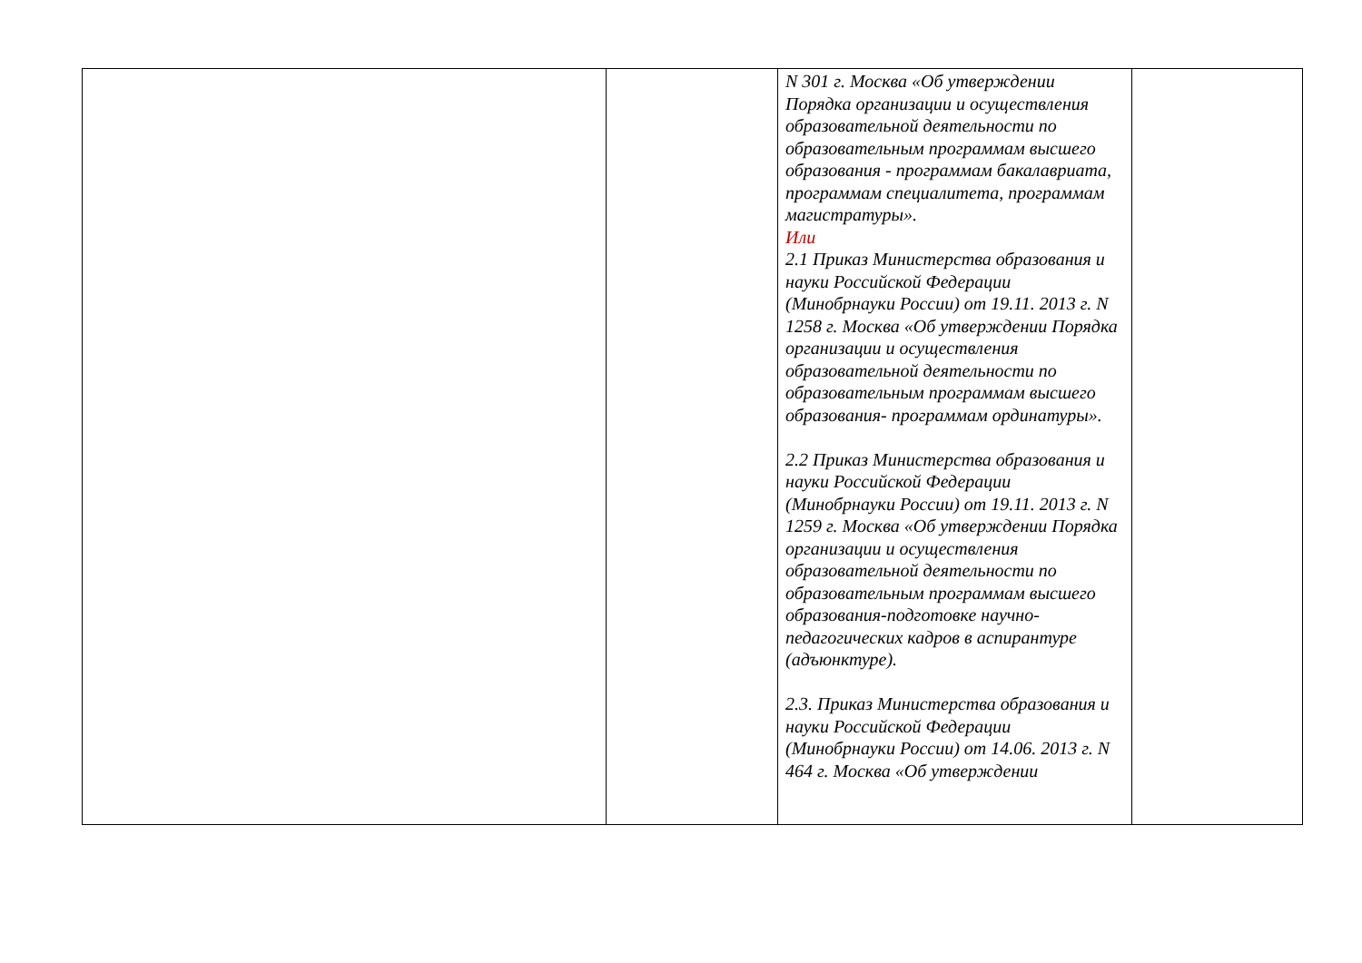| | | N 301 г. Москва «Об утверждении Порядка организации и осуществления образовательной деятельности по образовательным программам высшего образования - программам бакалавриата, программам специалитета, программам магистратуры». Или 2.1 Приказ Министерства образования и науки Российской Федерации (Минобрнауки России) от 19.11. 2013 г. N 1258 г. Москва «Об утверждении Порядка организации и осуществления образовательной деятельности по образовательным программам высшего образования- программам ординатуры». 2.2 Приказ Министерства образования и науки Российской Федерации (Минобрнауки России) от 19.11. 2013 г. N 1259 г. Москва «Об утверждении Порядка организации и осуществления образовательной деятельности по образовательным программам высшего образования-подготовке научно-педагогических кадров в аспирантуре (адъюнктуре). 2.3. Приказ Министерства образования и науки Российской Федерации (Минобрнауки России) от 14.06. 2013 г. N 464 г. Москва «Об утверждении | |